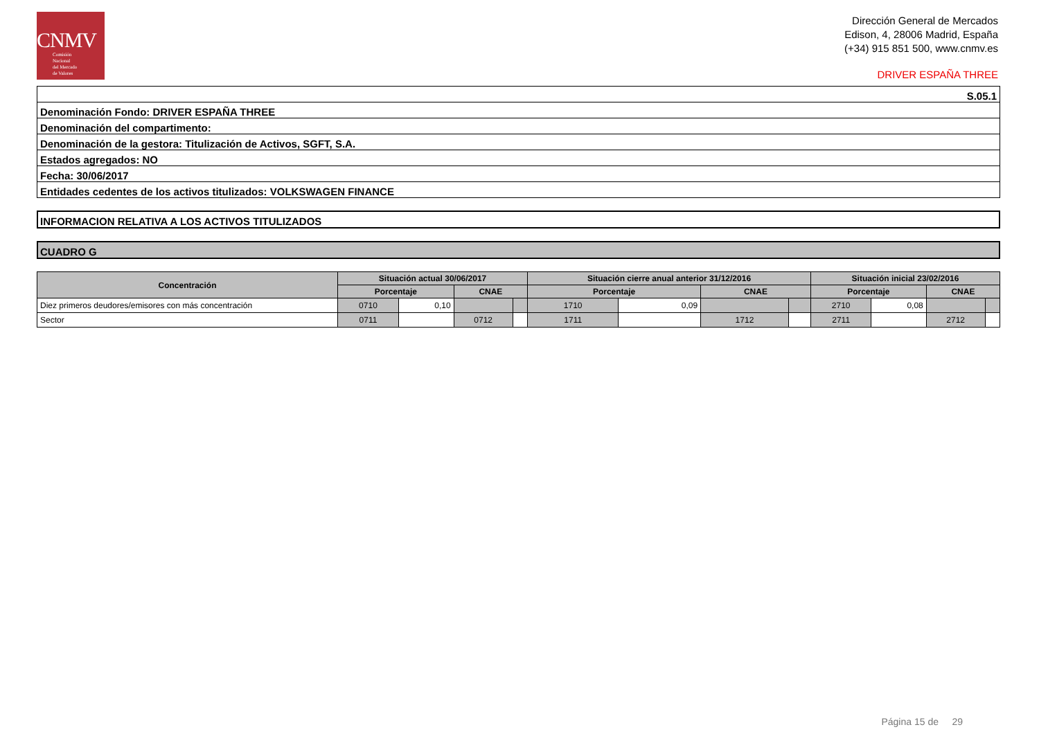CNMV
Comisión
Nacional
del Mercado
de Valores
Dirección General de Mercados
Edison, 4, 28006 Madrid, España
(+34) 915 851 500, www.cnmv.es
DRIVER ESPAÑA THREE
| S.05.1 |
| Denominación Fondo: DRIVER ESPAÑA THREE |
| Denominación del compartimento: |
| Denominación de la gestora: Titulización de Activos, SGFT, S.A. |
| Estados agregados: NO |
| Fecha: 30/06/2017 |
| Entidades cedentes de los activos titulizados: VOLKSWAGEN FINANCE |
INFORMACION RELATIVA A LOS ACTIVOS TITULIZADOS
CUADRO G
| Concentración | Situación actual 30/06/2017 | | | | Situación cierre anual anterior 31/12/2016 | | | | Situación inicial 23/02/2016 | | | |
| --- | --- | --- | --- | --- | --- | --- | --- | --- | --- | --- | --- | --- |
| | Porcentaje | | CNAE | | Porcentaje | | CNAE | | Porcentaje | | CNAE | |
| Diez primeros deudores/emisores con más concentración | 0710 | 0,10 | | | 1710 | 0,09 | | | 2710 | 0,08 | | |
| Sector | 0711 | | 0712 | | 1711 | | 1712 | | 2711 | | 2712 | |
Página 15 de 29